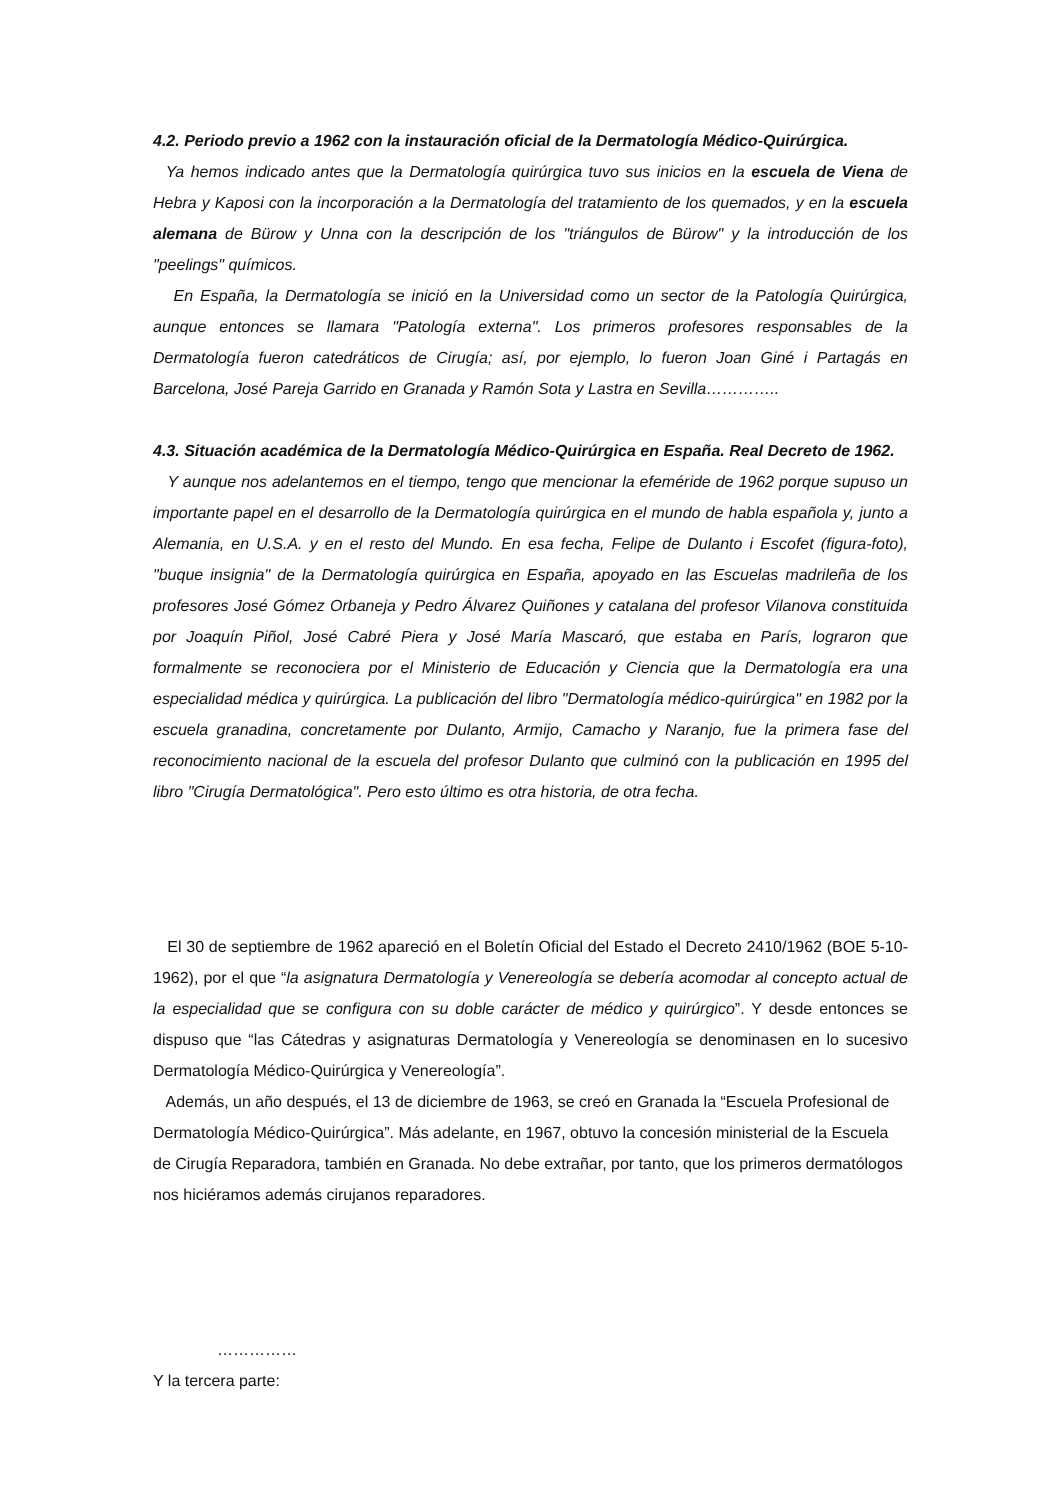4.2. Periodo previo a 1962 con la instauración oficial de la Dermatología Médico-Quirúrgica.
Ya hemos indicado antes que la Dermatología quirúrgica tuvo sus inicios en la escuela de Viena de Hebra y Kaposi con la incorporación a la Dermatología del tratamiento de los quemados, y en la escuela alemana de Bürow y Unna con la descripción de los "triángulos de Bürow" y la introducción de los "peelings" químicos.
En España, la Dermatología se inició en la Universidad como un sector de la Patología Quirúrgica, aunque entonces se llamara "Patología externa". Los primeros profesores responsables de la Dermatología fueron catedráticos de Cirugía; así, por ejemplo, lo fueron Joan Giné i Partagás en Barcelona, José Pareja Garrido en Granada y Ramón Sota y Lastra en Sevilla…………..
4.3. Situación académica de la Dermatología Médico-Quirúrgica en España. Real Decreto de 1962.
Y aunque nos adelantemos en el tiempo, tengo que mencionar la efeméride de 1962 porque supuso un importante papel en el desarrollo de la Dermatología quirúrgica en el mundo de habla española y, junto a Alemania, en U.S.A. y en el resto del Mundo. En esa fecha, Felipe de Dulanto i Escofet (figura-foto), "buque insignia" de la Dermatología quirúrgica en España, apoyado en las Escuelas madrileña de los profesores José Gómez Orbaneja y Pedro Álvarez Quiñones y catalana del profesor Vilanova constituida por Joaquín Piñol, José Cabré Piera y José María Mascaró, que estaba en París, lograron que formalmente se reconociera por el Ministerio de Educación y Ciencia que la Dermatología era una especialidad médica y quirúrgica. La publicación del libro "Dermatología médico-quirúrgica" en 1982 por la escuela granadina, concretamente por Dulanto, Armijo, Camacho y Naranjo, fue la primera fase del reconocimiento nacional de la escuela del profesor Dulanto que culminó con la publicación en 1995 del libro "Cirugía Dermatológica". Pero esto último es otra historia, de otra fecha.
El 30 de septiembre de 1962 apareció en el Boletín Oficial del Estado el Decreto 2410/1962 (BOE 5-10-1962), por el que “la asignatura Dermatología y Venereología se debería acomodar al concepto actual de la especialidad que se configura con su doble carácter de médico y quirúrgico”. Y desde entonces se dispuso que “las Cátedras y asignaturas Dermatología y Venereología se denominasen en lo sucesivo Dermatología Médico-Quirúrgica y Venereología”.
Además, un año después, el 13 de diciembre de 1963, se creó en Granada la “Escuela Profesional de Dermatología Médico-Quirúrgica”. Más adelante, en 1967, obtuvo la concesión ministerial de la Escuela de Cirugía Reparadora, también en Granada. No debe extrañar, por tanto, que los primeros dermatólogos nos hiciéramos además cirujanos reparadores.
……………
Y la tercera parte: